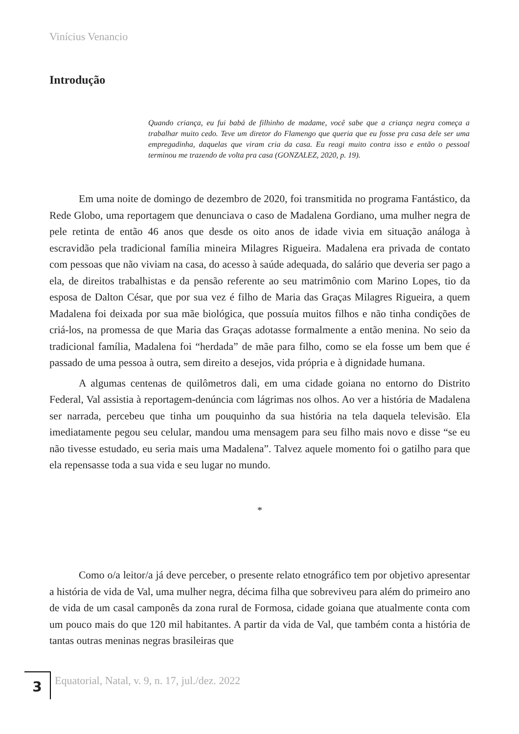Vinícius Venancio
Introdução
Quando criança, eu fui babá de filhinho de madame, você sabe que a criança negra começa a trabalhar muito cedo. Teve um diretor do Flamengo que queria que eu fosse pra casa dele ser uma empregadinha, daquelas que viram cria da casa. Eu reagi muito contra isso e então o pessoal terminou me trazendo de volta pra casa (GONZALEZ, 2020, p. 19).
Em uma noite de domingo de dezembro de 2020, foi transmitida no programa Fantástico, da Rede Globo, uma reportagem que denunciava o caso de Madalena Gordiano, uma mulher negra de pele retinta de então 46 anos que desde os oito anos de idade vivia em situação análoga à escravidão pela tradicional família mineira Milagres Rigueira. Madalena era privada de contato com pessoas que não viviam na casa, do acesso à saúde adequada, do salário que deveria ser pago a ela, de direitos trabalhistas e da pensão referente ao seu matrimônio com Marino Lopes, tio da esposa de Dalton César, que por sua vez é filho de Maria das Graças Milagres Rigueira, a quem Madalena foi deixada por sua mãe biológica, que possuía muitos filhos e não tinha condições de criá-los, na promessa de que Maria das Graças adotasse formalmente a então menina. No seio da tradicional família, Madalena foi “herdada” de mãe para filho, como se ela fosse um bem que é passado de uma pessoa à outra, sem direito a desejos, vida própria e à dignidade humana.
A algumas centenas de quilômetros dali, em uma cidade goiana no entorno do Distrito Federal, Val assistia à reportagem-denúncia com lágrimas nos olhos. Ao ver a história de Madalena ser narrada, percebeu que tinha um pouquinho da sua história na tela daquela televisão. Ela imediatamente pegou seu celular, mandou uma mensagem para seu filho mais novo e disse “se eu não tivesse estudado, eu seria mais uma Madalena”. Talvez aquele momento foi o gatilho para que ela repensasse toda a sua vida e seu lugar no mundo.
*
Como o/a leitor/a já deve perceber, o presente relato etnográfico tem por objetivo apresentar a história de vida de Val, uma mulher negra, décima filha que sobreviveu para além do primeiro ano de vida de um casal camponês da zona rural de Formosa, cidade goiana que atualmente conta com um pouco mais do que 120 mil habitantes. A partir da vida de Val, que também conta a história de tantas outras meninas negras brasileiras que
3
Equatorial, Natal, v. 9, n. 17, jul./dez. 2022